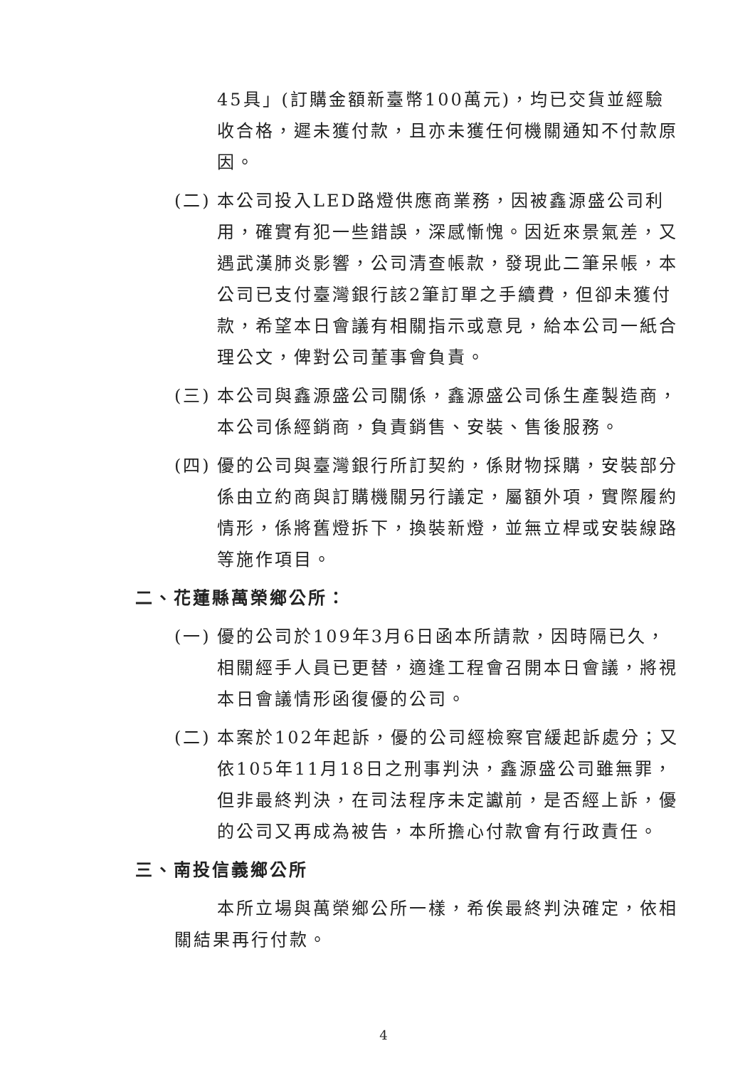45具」(訂購金額新臺幣100萬元)，均已交貨並經驗收合格，遲未獲付款，且亦未獲任何機關通知不付款原因。
(二) 本公司投入LED路燈供應商業務，因被鑫源盛公司利用，確實有犯一些錯誤，深感慚愧。因近來景氣差，又遇武漢肺炎影響，公司清查帳款，發現此二筆呆帳，本公司已支付臺灣銀行該2筆訂單之手續費，但卻未獲付款，希望本日會議有相關指示或意見，給本公司一紙合理公文，俾對公司董事會負責。
(三) 本公司與鑫源盛公司關係，鑫源盛公司係生產製造商，本公司係經銷商，負責銷售、安裝、售後服務。
(四) 優的公司與臺灣銀行所訂契約，係財物採購，安裝部分係由立約商與訂購機關另行議定，屬額外項，實際履約情形，係將舊燈拆下，換裝新燈，並無立桿或安裝線路等施作項目。
二、花蓮縣萬榮鄉公所：
(一) 優的公司於109年3月6日函本所請款，因時隔已久，相關經手人員已更替，適逢工程會召開本日會議，將視本日會議情形函復優的公司。
(二) 本案於102年起訴，優的公司經檢察官緩起訴處分；又依105年11月18日之刑事判決，鑫源盛公司雖無罪，但非最終判決，在司法程序未定讞前，是否經上訴，優的公司又再成為被告，本所擔心付款會有行政責任。
三、南投信義鄉公所
本所立場與萬榮鄉公所一樣，希俟最終判決確定，依相關結果再行付款。
4